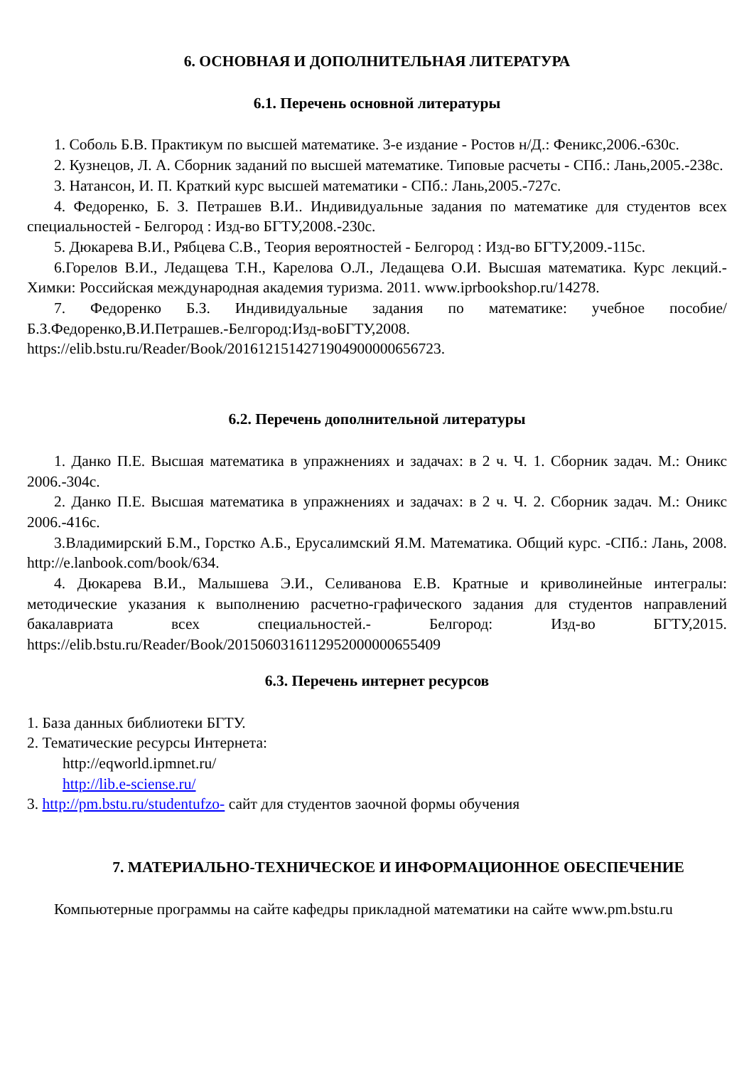6. ОСНОВНАЯ И ДОПОЛНИТЕЛЬНАЯ ЛИТЕРАТУРА
6.1. Перечень основной литературы
1. Соболь Б.В. Практикум по высшей математике. 3-е издание - Ростов н/Д.: Феникс,2006.-630с.
2. Кузнецов, Л. А. Сборник заданий по высшей математике. Типовые расчеты - СПб.: Лань,2005.-238с.
3. Натансон, И. П. Краткий курс высшей математики - СПб.: Лань,2005.-727с.
4. Федоренко, Б. З. Петрашев В.И.. Индивидуальные задания по математике для студентов всех специальностей - Белгород : Изд-во БГТУ,2008.-230с.
5. Дюкарева В.И., Рябцева С.В., Теория вероятностей - Белгород : Изд-во БГТУ,2009.-115с.
6.Горелов В.И., Ледащева Т.Н., Карелова О.Л., Ледащева О.И. Высшая математика. Курс лекций.-Химки: Российская международная академия туризма. 2011. www.iprbookshop.ru/14278.
7. Федоренко Б.З. Индивидуальные задания по математике: учебное пособие/ Б.З.Федоренко,В.И.Петрашев.-Белгород:Изд-воБГТУ,2008.
https://elib.bstu.ru/Reader/Book/2016121514271904900000656723.
6.2. Перечень дополнительной литературы
1. Данко П.Е. Высшая математика в упражнениях и задачах: в 2 ч. Ч. 1. Сборник задач. М.: Оникс 2006.-304с.
2. Данко П.Е. Высшая математика в упражнениях и задачах: в 2 ч. Ч. 2. Сборник задач. М.: Оникс 2006.-416с.
3.Владимирский Б.М., Горстко А.Б., Ерусалимский Я.М. Математика. Общий курс. -СПб.: Лань, 2008. http://e.lanbook.com/book/634.
4. Дюкарева В.И., Малышева Э.И., Селиванова Е.В. Кратные и криволинейные интегралы: методические указания к выполнению расчетно-графического задания для студентов направлений бакалавриата всех специальностей.- Белгород: Изд-во БГТУ,2015. https://elib.bstu.ru/Reader/Book/2015060316112952000000655409
6.3. Перечень интернет ресурсов
1. База данных библиотеки БГТУ.
2. Тематические ресурсы Интернета:
http://eqworld.ipmnet.ru/
http://lib.e-sciense.ru/
3. http://pm.bstu.ru/studentufzo- сайт для студентов заочной формы обучения
7. МАТЕРИАЛЬНО-ТЕХНИЧЕСКОЕ И ИНФОРМАЦИОННОЕ ОБЕСПЕЧЕНИЕ
Компьютерные программы на сайте кафедры прикладной математики на сайте www.pm.bstu.ru